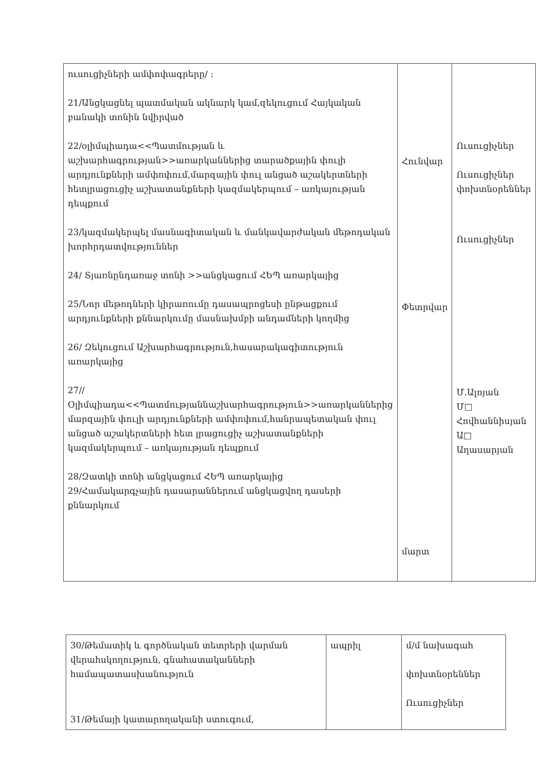| ուսուցիչների ամփոփագրերը/ : 21/Անցկացնել պատմական ակնարկ կամ,զեկուցում Հայկական բանակի տոնին նվիրված 22/օլիմպիադա<<Պատմության և աշխարհագրության>>առարկաններից տարածքային փուլի արդյունքների ամփոփում,մարզային փուլ անցած աշակերտների հետլրացուցիչ աշխատանքների կազմակերպում – առկայության դեպքում 23/կազմակերպել մասնագիտական և մանկավարժական մեթոդական խորհրդատվություններ 24/ Տյառնընդառաջ տոնի >>անցկացում ՀԵՊ առարկայից 25/Նոր մեթոդների կիրառումը դասապրոցեսի ընթացքում արդյունքների քննարկումը մասնախմբի անդամների կողմից 26/ Զեկուցում Աշխարհագրություն,հասարակագիտություն առարկայից 27//Օլիմպիադա<<Պատմությաննաշխարհագրություն>>առարկաններից մարզային փուլի արդյունքների ամփոփում,հանրապետական փուլ անցած աշակերտների հետ լրացուցիչ աշխատանքների կազմակերպում – առկայության դեպքում 28/Զատկի տոնի անցկացում ՀԵՊ առարկայից 29/Համակարգչային դասարաններում անցկացվող դասերի քննարկում | Հունվար Փետրվար մարտ | Ուսուցիչներ Ուսուցիչներ փոխտնօրեններ Ուսուցիչներ Մ.Ալոյան Մ□ Հովհաննիսյան Ա□ Աղասարյան |
| 30/Թեմատիկ և գործնական տետրերի վարման վերահսկողություն, գնահատականների համապատասխանություն 31/Թեմայի կատարողականի ստուգում, | ապրիլ | մ/մ նախագահ փոխտնօրեններ Ուսուցիչներ |